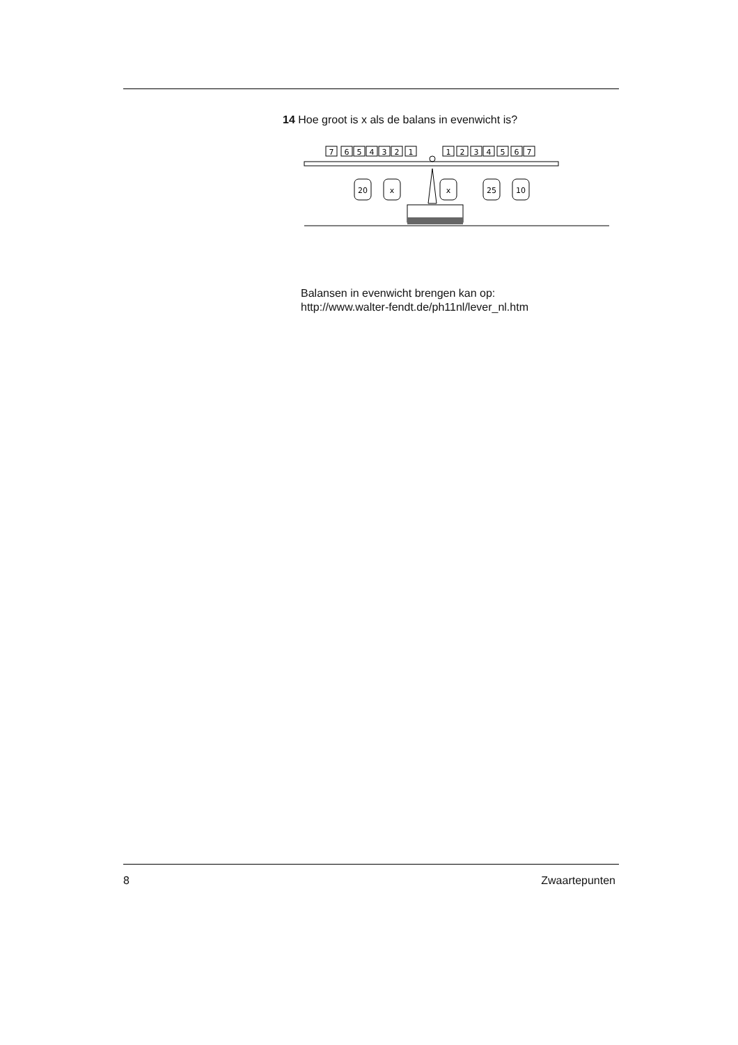14 Hoe groot is x als de balans in evenwicht is?
7
6
5
4
3
2
1
1
2
3
4
5
6
7
20
x
x
25
10
Balansen in evenwicht brengen kan op:
http://www.walter-fendt.de/ph11nl/lever_nl.htm
8 Zwaartepunten